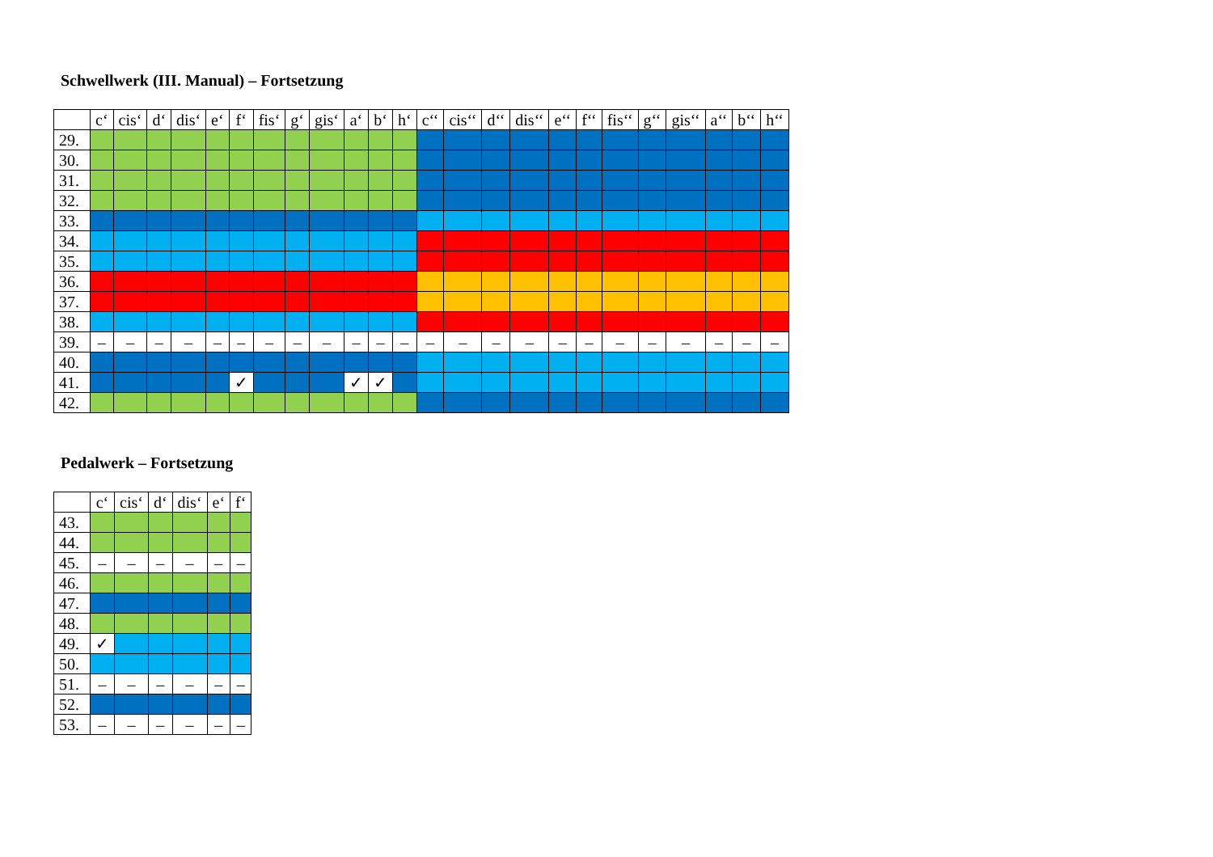Schwellwerk (III. Manual) – Fortsetzung
| | c‘ | cis‘ | d‘ | dis‘ | e‘ | f‘ | fis‘ | g‘ | gis‘ | a‘ | b‘ | h‘ | c‘‘ | cis‘‘ | d‘‘ | dis‘‘ | e‘‘ | f‘‘ | fis‘‘ | g‘‘ | gis‘‘ | a‘‘ | b‘‘ | h‘‘ |
| --- | --- | --- | --- | --- | --- | --- | --- | --- | --- | --- | --- | --- | --- | --- | --- | --- | --- | --- | --- | --- | --- | --- | --- | --- |
| 29. | | | | | | | | | | | | | | | | | | | | | | | | |
| 30. | | | | | | | | | | | | | | | | | | | | | | | | |
| 31. | | | | | | | | | | | | | | | | | | | | | | | | |
| 32. | | | | | | | | | | | | | | | | | | | | | | | | |
| 33. | | | | | | | | | | | | | | | | | | | | | | | | |
| 34. | | | | | | | | | | | | | | | | | | | | | | | | |
| 35. | | | | | | | | | | | | | | | | | | | | | | | | |
| 36. | | | | | | | | | | | | | | | | | | | | | | | | |
| 37. | | | | | | | | | | | | | | | | | | | | | | | | |
| 38. | | | | | | | | | | | | | | | | | | | | | | | | |
| 39. | – | – | – | – | – | – | – | – | – | – | – | – | – | – | – | – | – | – | – | – | – | – | – | – |
| 40. | | | | | | | | | | | | | | | | | | | | | | | | |
| 41. | | | | | | ✓ | | | | ✓ | ✓ | | | | | | | | | | | | | |
| 42. | | | | | | | | | | | | | | | | | | | | | | | | |
Pedalwerk – Fortsetzung
| | c‘ | cis‘ | d‘ | dis‘ | e‘ | f‘ |
| --- | --- | --- | --- | --- | --- | --- |
| 43. | | | | | | |
| 44. | | | | | | |
| 45. | – | – | – | – | – | – |
| 46. | | | | | | |
| 47. | | | | | | |
| 48. | | | | | | |
| 49. | ✓ | | | | | |
| 50. | | | | | | |
| 51. | – | – | – | – | – | – |
| 52. | | | | | | |
| 53. | – | – | – | – | – | – |